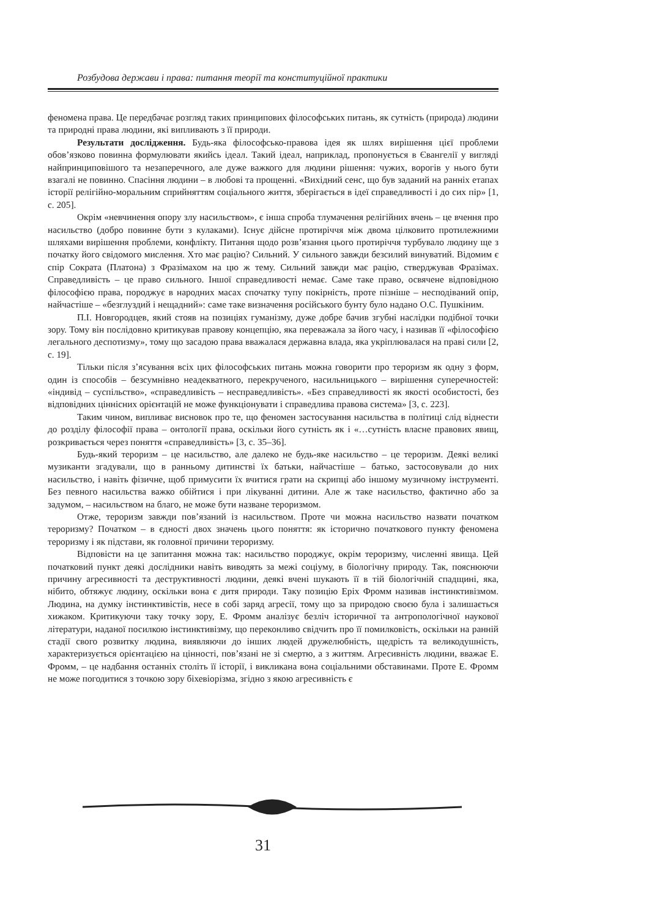Розбудова держави і права: питання теорії та конституційної практики
феномена права. Це передбачає розгляд таких принципових філософських питань, як сутність (природа) людини та природні права людини, які випливають з її природи.
Результати дослідження. Будь-яка філософсько-правова ідея як шлях вирішення цієї проблеми обов’язково повинна формулювати якийсь ідеал. Такий ідеал, наприклад, пропонується в Євангелії у вигляді найпринциповішого та незаперечного, але дуже важкого для людини рішення: чужих, ворогів у нього бути взагалі не повинно. Спасіння людини – в любові та прощенні. «Вихідний сенс, що був заданий на ранніх етапах історії релігійно-моральним сприйняттям соціального життя, зберігається в ідеї справедливості і до сих пір» [1, с. 205].
Окрім «невчинення опору злу насильством», є інша спроба тлумачення релігійних вчень – це вчення про насильство (добро повинне бути з кулаками). Існує дійсне протиріччя між двома цілковито протилежними шляхами вирішення проблеми, конфлікту. Питання щодо розв’язання цього протиріччя турбувало людину ще з початку його свідомого мислення. Хто має рацію? Сильний. У сильного завжди безсилий винуватий. Відомим є спір Сократа (Платона) з Фразімахом на цю ж тему. Сильний завжди має рацію, стверджував Фразімах. Справедливість – це право сильного. Іншої справедливості немає. Саме таке право, освячене відповідною філософією права, породжує в народних масах спочатку тупу покірність, проте пізніше – несподіваний опір, найчастіше – «безглуздий і нещадний»: саме таке визначення російського бунту було надано О.С. Пушкіним.
П.І. Новгородцев, який стояв на позиціях гуманізму, дуже добре бачив згубні наслідки подібної точки зору. Тому він послідовно критикував правову концепцію, яка переважала за його часу, і називав її «філософією легального деспотизму», тому що засадою права вважалася державна влада, яка укріплювалася на праві сили [2, с. 19].
Тільки після з’ясування всіх цих філософських питань можна говорити про тероризм як одну з форм, один із способів – безсумнівно неадекватного, перекрученого, насильницького – вирішення суперечностей: «індивід – суспільство», «справедливість – несправедливість». «Без справедливості як якості особистості, без відповідних ціннісних орієнтацій не може функціонувати і справедлива правова система» [3, с. 223].
Таким чином, випливає висновок про те, що феномен застосування насильства в політиці слід віднести до розділу філософії права – онтології права, оскільки його сутність як і «…сутність власне правових явищ, розкривається через поняття «справедливість» [3, с. 35–36].
Будь-який тероризм – це насильство, але далеко не будь-яке насильство – це тероризм. Деякі великі музиканти згадували, що в ранньому дитинстві їх батьки, найчастіше – батько, застосовували до них насильство, і навіть фізичне, щоб примусити їх вчитися грати на скрипці або іншому музичному інструменті. Без певного насильства важко обійтися і при лікуванні дитини. Але ж таке насильство, фактично або за задумом, – насильством на благо, не може бути назване тероризмом.
Отже, тероризм завжди пов’язаний із насильством. Проте чи можна насильство назвати початком тероризму? Початком – в єдності двох значень цього поняття: як історично початкового пункту феномена тероризму і як підстави, як головної причини тероризму.
Відповісти на це запитання можна так: насильство породжує, окрім тероризму, численні явища. Цей початковий пункт деякі дослідники навіть виводять за межі соціуму, в біологічну природу. Так, пояснюючи причину агресивності та деструктивності людини, деякі вчені шукають її в тій біологічній спадщині, яка, нібито, обтяжує людину, оскільки вона є дитя природи. Таку позицію Еріх Фромм називав інстинктивізмом. Людина, на думку інстинктивістів, несе в собі заряд агресії, тому що за природою своєю була і залишається хижаком. Критикуючи таку точку зору, Е. Фромм аналізує безліч історичної та антропологічної наукової літератури, наданої посилкою інстинктивізму, що переконливо свідчить про її помилковість, оскільки на ранній стадії свого розвитку людина, виявляючи до інших людей дружелюбність, щедрість та великодушність, характеризується орієнтацією на цінності, пов’язані не зі смертю, а з життям. Агресивність людини, вважає Е. Фромм, – це надбання останніх століть її історії, і викликана вона соціальними обставинами. Проте Е. Фромм не може погодитися з точкою зору біхевіорізма, згідно з якою агресивність є
31